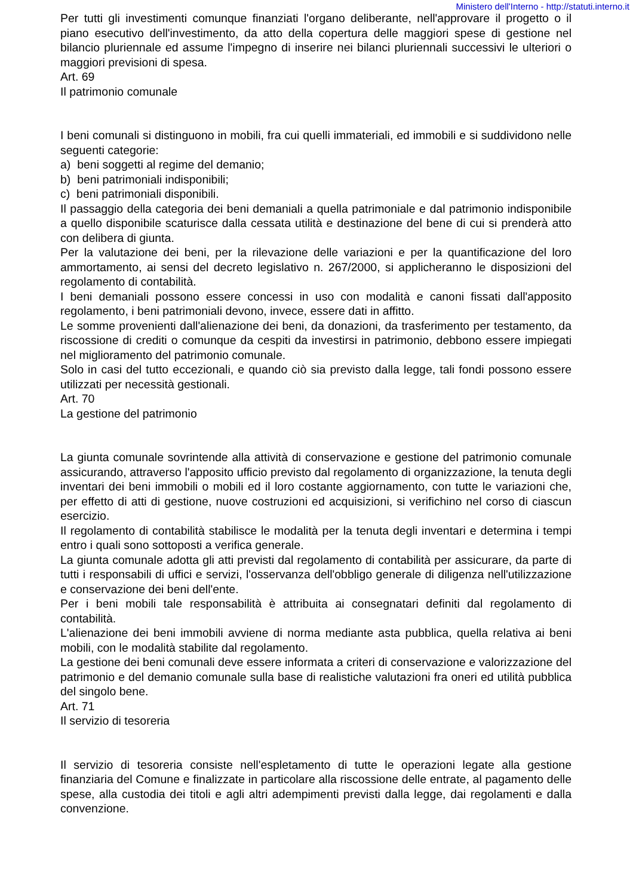Ministero dell'Interno - http://statuti.interno.it
Per tutti gli investimenti comunque finanziati l'organo deliberante, nell'approvare il progetto o il piano esecutivo dell'investimento, da atto della copertura delle maggiori spese di gestione nel bilancio pluriennale ed assume l'impegno di inserire nei bilanci pluriennali successivi le ulteriori o maggiori previsioni di spesa.
Art. 69
Il patrimonio comunale
I beni comunali si distinguono in mobili, fra cui quelli immateriali, ed immobili e si suddividono nelle seguenti categorie:
a) beni soggetti al regime del demanio;
b) beni patrimoniali indisponibili;
c) beni patrimoniali disponibili.
Il passaggio della categoria dei beni demaniali a quella patrimoniale e dal patrimonio indisponibile a quello disponibile scaturisce dalla cessata utilità e destinazione del bene di cui si prenderà atto con delibera di giunta.
Per la valutazione dei beni, per la rilevazione delle variazioni e per la quantificazione del loro ammortamento, ai sensi del decreto legislativo n. 267/2000, si applicheranno le disposizioni del regolamento di contabilità.
I beni demaniali possono essere concessi in uso con modalità e canoni fissati dall'apposito regolamento, i beni patrimoniali devono, invece, essere dati in affitto.
Le somme provenienti dall'alienazione dei beni, da donazioni, da trasferimento per testamento, da riscossione di crediti o comunque da cespiti da investirsi in patrimonio, debbono essere impiegati nel miglioramento del patrimonio comunale.
Solo in casi del tutto eccezionali, e quando ciò sia previsto dalla legge, tali fondi possono essere utilizzati per necessità gestionali.
Art. 70
La gestione del patrimonio
La giunta comunale sovrintende alla attività di conservazione e gestione del patrimonio comunale assicurando, attraverso l'apposito ufficio previsto dal regolamento di organizzazione, la tenuta degli inventari dei beni immobili o mobili ed il loro costante aggiornamento, con tutte le variazioni che, per effetto di atti di gestione, nuove costruzioni ed acquisizioni, si verifichino nel corso di ciascun esercizio.
Il regolamento di contabilità stabilisce le modalità per la tenuta degli inventari e determina i tempi entro i quali sono sottoposti a verifica generale.
La giunta comunale adotta gli atti previsti dal regolamento di contabilità per assicurare, da parte di tutti i responsabili di uffici e servizi, l'osservanza dell'obbligo generale di diligenza nell'utilizzazione e conservazione dei beni dell'ente.
Per i beni mobili tale responsabilità è attribuita ai consegnatari definiti dal regolamento di contabilità.
L'alienazione dei beni immobili avviene di norma mediante asta pubblica, quella relativa ai beni mobili, con le modalità stabilite dal regolamento.
La gestione dei beni comunali deve essere informata a criteri di conservazione e valorizzazione del patrimonio e del demanio comunale sulla base di realistiche valutazioni fra oneri ed utilità pubblica del singolo bene.
Art. 71
Il servizio di tesoreria
Il servizio di tesoreria consiste nell'espletamento di tutte le operazioni legate alla gestione finanziaria del Comune e finalizzate in particolare alla riscossione delle entrate, al pagamento delle spese, alla custodia dei titoli e agli altri adempimenti previsti dalla legge, dai regolamenti e dalla convenzione.